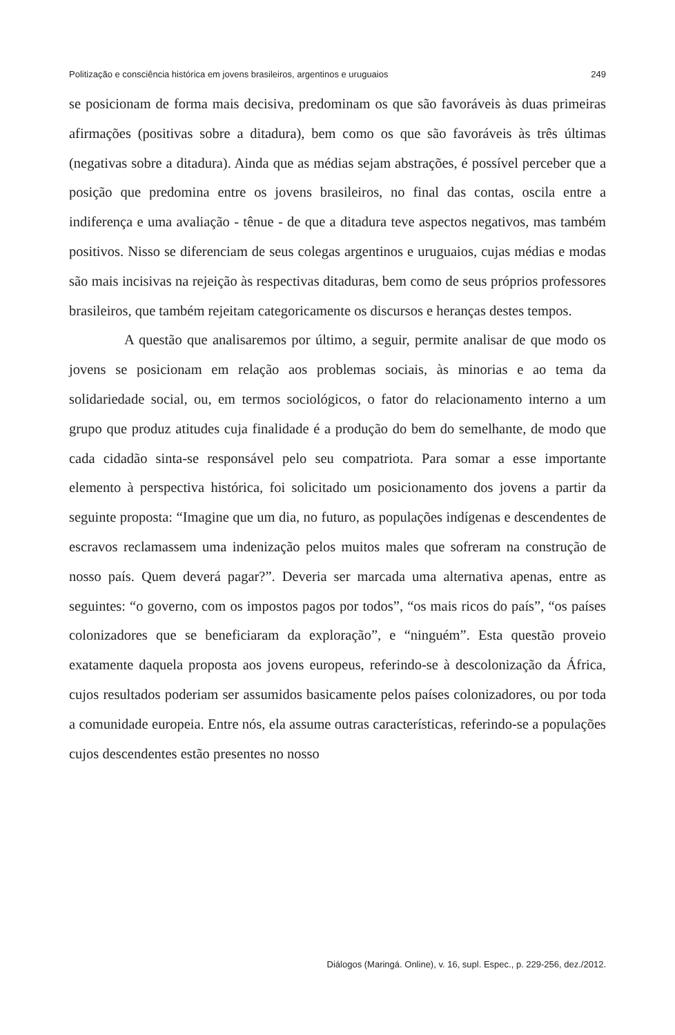Politização e consciência histórica em jovens brasileiros, argentinos e uruguaios 249
se posicionam de forma mais decisiva, predominam os que são favoráveis às duas primeiras afirmações (positivas sobre a ditadura), bem como os que são favoráveis às três últimas (negativas sobre a ditadura). Ainda que as médias sejam abstrações, é possível perceber que a posição que predomina entre os jovens brasileiros, no final das contas, oscila entre a indiferença e uma avaliação - tênue - de que a ditadura teve aspectos negativos, mas também positivos. Nisso se diferenciam de seus colegas argentinos e uruguaios, cujas médias e modas são mais incisivas na rejeição às respectivas ditaduras, bem como de seus próprios professores brasileiros, que também rejeitam categoricamente os discursos e heranças destes tempos.
A questão que analisaremos por último, a seguir, permite analisar de que modo os jovens se posicionam em relação aos problemas sociais, às minorias e ao tema da solidariedade social, ou, em termos sociológicos, o fator do relacionamento interno a um grupo que produz atitudes cuja finalidade é a produção do bem do semelhante, de modo que cada cidadão sinta-se responsável pelo seu compatriota. Para somar a esse importante elemento à perspectiva histórica, foi solicitado um posicionamento dos jovens a partir da seguinte proposta: “Imagine que um dia, no futuro, as populações indígenas e descendentes de escravos reclamassem uma indenização pelos muitos males que sofreram na construção de nosso país. Quem deverá pagar?”. Deveria ser marcada uma alternativa apenas, entre as seguintes: “o governo, com os impostos pagos por todos”, “os mais ricos do país”, “os países colonizadores que se beneficiaram da exploração”, e “ninguém”. Esta questão proveio exatamente daquela proposta aos jovens europeus, referindo-se à descolonização da África, cujos resultados poderiam ser assumidos basicamente pelos países colonizadores, ou por toda a comunidade europeia. Entre nós, ela assume outras características, referindo-se a populações cujos descendentes estão presentes no nosso
Diálogos (Maringá. Online), v. 16, supl. Espec., p. 229-256, dez./2012.